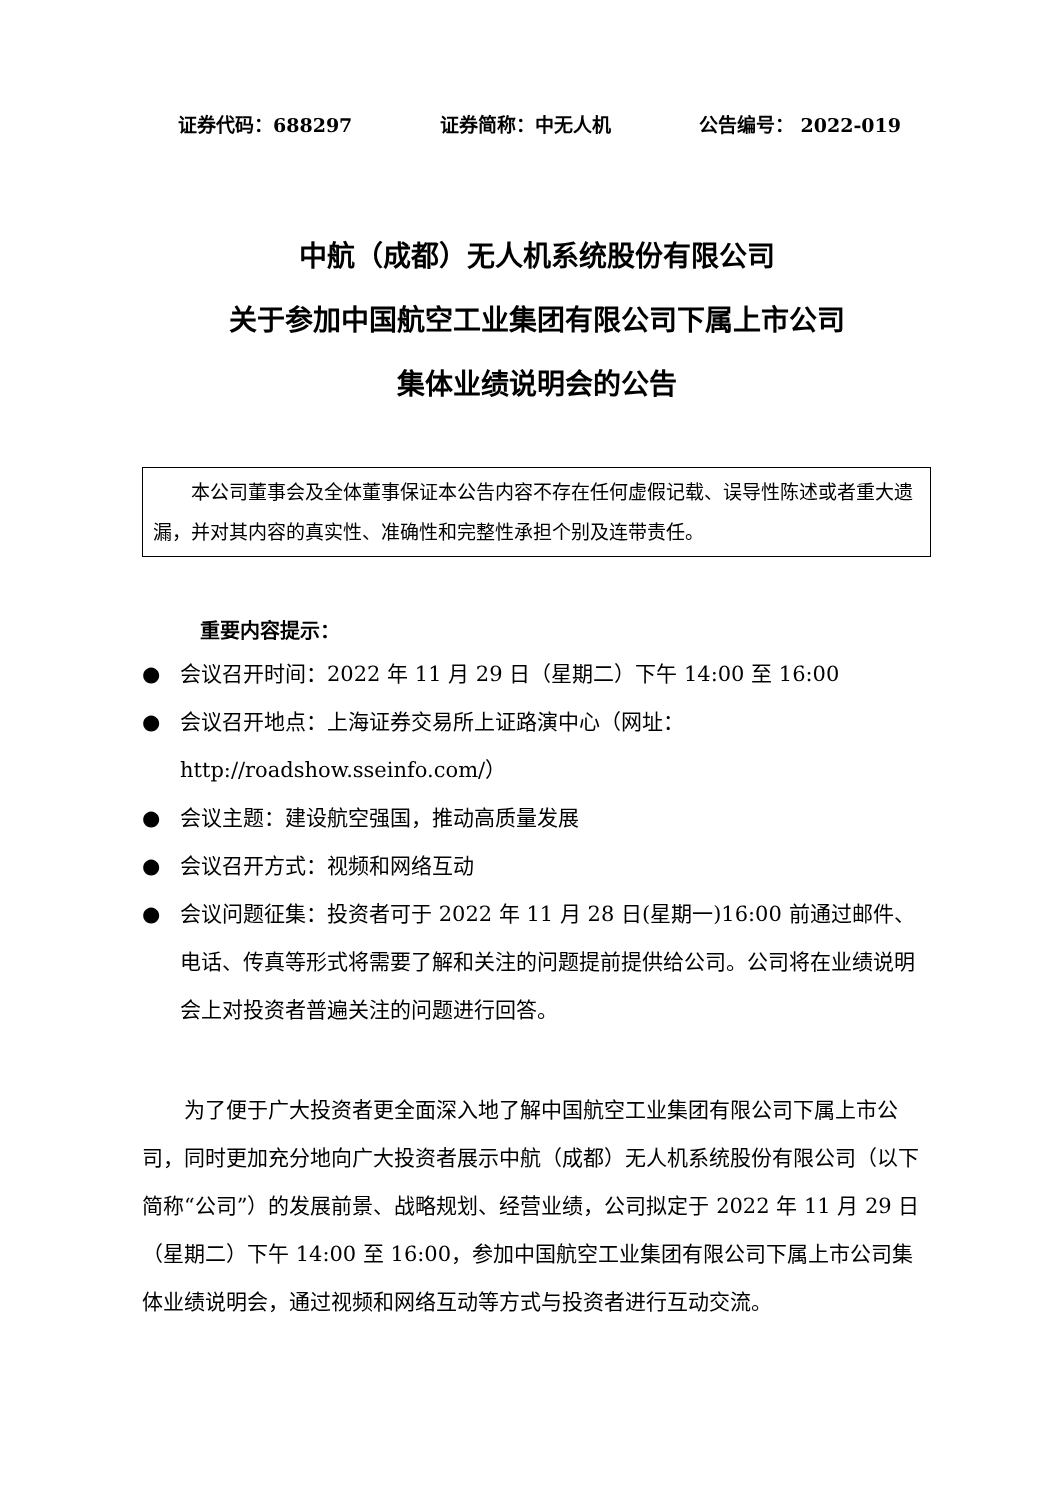证券代码：688297 证券简称：中无人机 公告编号： 2022-019
中航（成都）无人机系统股份有限公司
关于参加中国航空工业集团有限公司下属上市公司
集体业绩说明会的公告
本公司董事会及全体董事保证本公告内容不存在任何虚假记载、误导性陈述或者重大遗漏，并对其内容的真实性、准确性和完整性承担个别及连带责任。
重要内容提示：
● 会议召开时间：2022 年 11 月 29 日（星期二）下午 14:00 至 16:00
● 会议召开地点：上海证券交易所上证路演中心（网址：http://roadshow.sseinfo.com/）
● 会议主题：建设航空强国，推动高质量发展
● 会议召开方式：视频和网络互动
● 会议问题征集：投资者可于 2022 年 11 月 28 日(星期一)16:00 前通过邮件、电话、传真等形式将需要了解和关注的问题提前提供给公司。公司将在业绩说明会上对投资者普遍关注的问题进行回答。
为了便于广大投资者更全面深入地了解中国航空工业集团有限公司下属上市公司，同时更加充分地向广大投资者展示中航（成都）无人机系统股份有限公司（以下简称“公司”）的发展前景、战略规划、经营业绩，公司拟定于 2022 年 11 月 29 日（星期二）下午 14:00 至 16:00，参加中国航空工业集团有限公司下属上市公司集体业绩说明会，通过视频和网络互动等方式与投资者进行互动交流。